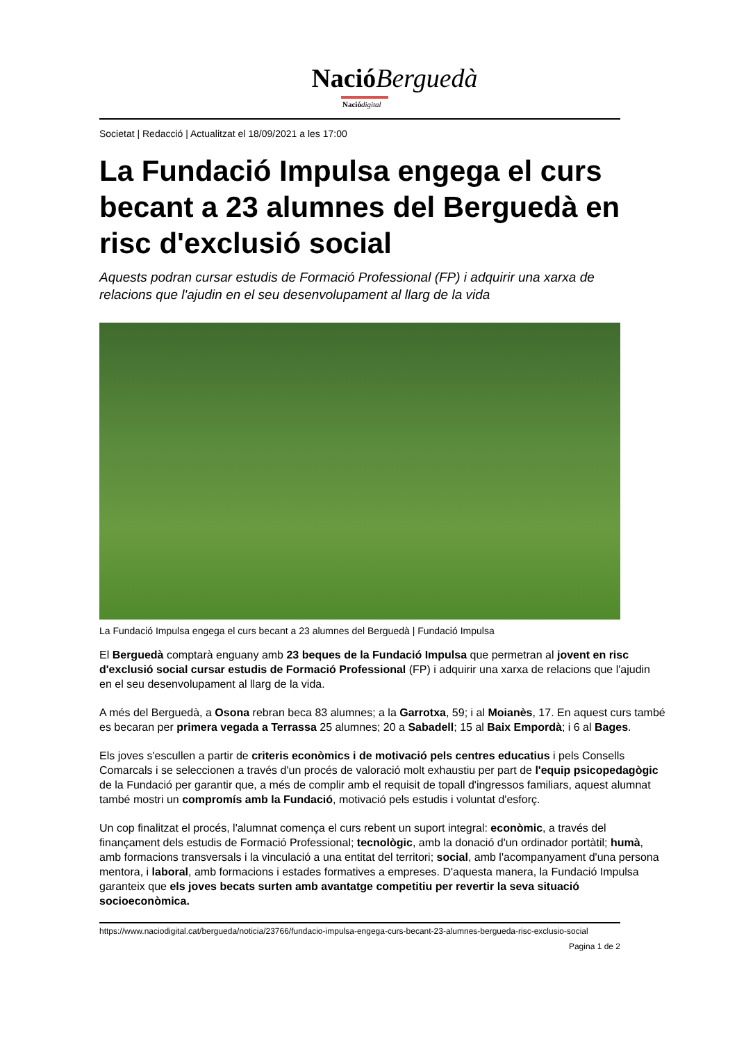Nació Berguedà
Nació digital
Societat | Redacció | Actualitzat el 18/09/2021 a les 17:00
La Fundació Impulsa engega el curs becant a 23 alumnes del Berguedà en risc d'exclusió social
Aquests podran cursar estudis de Formació Professional (FP) i adquirir una xarxa de relacions que l'ajudin en el seu desenvolupament al llarg de la vida
La Fundació Impulsa engega el curs becant a 23 alumnes del Berguedà | Fundació Impulsa
El Berguedà comptarà enguany amb 23 beques de la Fundació Impulsa que permetran al jovent en risc d'exclusió social cursar estudis de Formació Professional (FP) i adquirir una xarxa de relacions que l'ajudin en el seu desenvolupament al llarg de la vida.
A més del Berguedà, a Osona rebran beca 83 alumnes; a la Garrotxa, 59; i al Moianès, 17. En aquest curs també es becaran per primera vegada a Terrassa 25 alumnes; 20 a Sabadell; 15 al Baix Empordà; i 6 al Bages.
Els joves s'escullen a partir de criteris econòmics i de motivació pels centres educatius i pels Consells Comarcals i se seleccionen a través d'un procés de valoració molt exhaustiu per part de l'equip psicopedagògic de la Fundació per garantir que, a més de complir amb el requisit de topall d'ingressos familiars, aquest alumnat també mostri un compromís amb la Fundació, motivació pels estudis i voluntat d'esforç.
Un cop finalitzat el procés, l'alumnat comença el curs rebent un suport integral: econòmic, a través del finançament dels estudis de Formació Professional; tecnològic, amb la donació d'un ordinador portàtil; humà, amb formacions transversals i la vinculació a una entitat del territori; social, amb l'acompanyament d'una persona mentora, i laboral, amb formacions i estades formatives a empreses. D'aquesta manera, la Fundació Impulsa garanteix que els joves becats surten amb avantatge competitiu per revertir la seva situació socioeconòmica.
https://www.naciodigital.cat/bergueda/noticia/23766/fundacio-impulsa-engega-curs-becant-23-alumnes-bergueda-risc-exclusio-social
Pagina 1 de 2